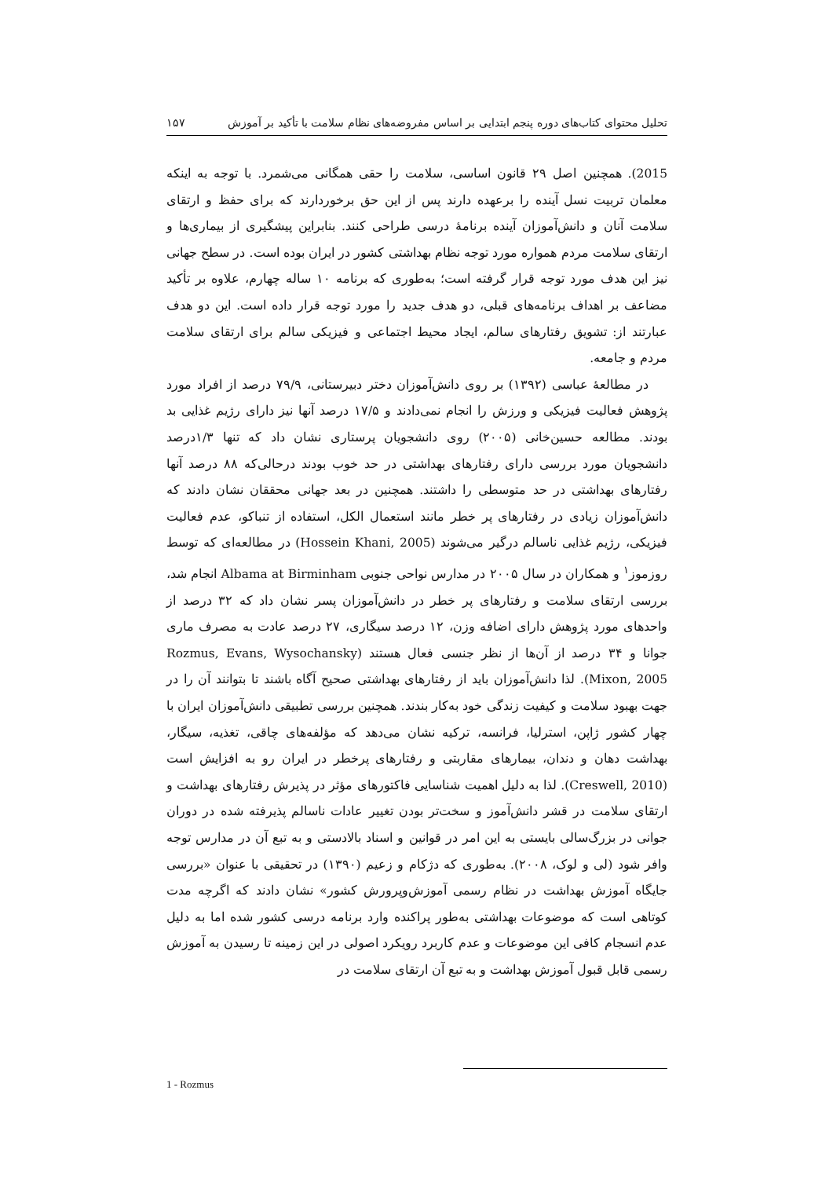تحلیل محتوای کتاب‌های دوره پنجم ابتدایی بر اساس مفروضه‌های نظام سلامت با تأکید بر آموزش ۱۵۷
2015). همچنین اصل ۲۹ قانون اساسی، سلامت را حقی همگانی می‌شمرد. با توجه به اینکه معلمان تربیت نسل آینده را برعهده دارند پس از این حق برخوردارند که برای حفظ و ارتقای سلامت آنان و دانش‌آموزان آینده برنامهٔ درسی طراحی کنند. بنابراین پیشگیری از بیماری‌ها و ارتقای سلامت مردم همواره مورد توجه نظام بهداشتی کشور در ایران بوده است. در سطح جهانی نیز این هدف مورد توجه قرار گرفته است؛ به‌طوری که برنامه ۱۰ ساله چهارم، علاوه بر تأکید مضاعف بر اهداف برنامه‌های قبلی، دو هدف جدید را مورد توجه قرار داده است. این دو هدف عبارتند از: تشویق رفتارهای سالم، ایجاد محیط اجتماعی و فیزیکی سالم برای ارتقای سلامت مردم و جامعه.
در مطالعهٔ عباسی (۱۳۹۲) بر روی دانش‌آموزان دختر دبیرستانی، ۷۹/۹ درصد از افراد مورد پژوهش فعالیت فیزیکی و ورزش را انجام نمی‌دادند و ۱۷/۵ درصد آنها نیز دارای رژیم غذایی بد بودند. مطالعه حسین‌خانی (۲۰۰۵) روی دانشجویان پرستاری نشان داد که تنها ۱/۳درصد دانشجویان مورد بررسی دارای رفتارهای بهداشتی در حد خوب بودند درحالی‌که ۸۸ درصد آنها رفتارهای بهداشتی در حد متوسطی را داشتند. همچنین در بعد جهانی محققان نشان دادند که دانش‌آموزان زیادی در رفتارهای پر خطر مانند استعمال الکل، استفاده از تنباکو، عدم فعالیت فیزیکی، رژیم غذایی ناسالم درگیر می‌شوند (Hossein Khani, 2005) در مطالعه‌ای که توسط روزموز<sup>۱</sup> و همکاران در سال ۲۰۰۵ در مدارس نواحی جنوبی Albama at Birminham انجام شد، بررسی ارتقای سلامت و رفتارهای پر خطر در دانش‌آموزان پسر نشان داد که ۳۲ درصد از واحدهای مورد پژوهش دارای اضافه وزن، ۱۲ درصد سیگاری، ۲۷ درصد عادت به مصرف ماری جوانا و ۳۴ درصد از آن‌ها از نظر جنسی فعال هستند (Rozmus, Evans, Wysochansky Mixon, 2005). لذا دانش‌آموزان باید از رفتارهای بهداشتی صحیح آگاه باشند تا بتوانند آن را در جهت بهبود سلامت و کیفیت زندگی خود به‌کار بندند. همچنین بررسی تطبیقی دانش‌آموزان ایران با چهار کشور ژاپن، استرلیا، فرانسه، ترکیه نشان می‌دهد که مؤلفه‌های چاقی، تغذیه، سیگار، بهداشت دهان و دندان، بیمارهای مقاربتی و رفتارهای پرخطر در ایران رو به افزایش است (Creswell, 2010). لذا به دلیل اهمیت شناسایی فاکتورهای مؤثر در پذیرش رفتارهای بهداشت و ارتقای سلامت در قشر دانش‌آموز و سخت‌تر بودن تغییر عادات ناسالم پذیرفته شده در دوران جوانی در بزرگ‌سالی بایستی به این امر در قوانین و اسناد بالادستی و به تبع آن در مدارس توجه وافر شود (لی و لوک، ۲۰۰۸). به‌طوری که دژکام و زعیم (۱۳۹۰) در تحقیقی با عنوان «بررسی جایگاه آموزش بهداشت در نظام رسمی آموزش‌وپرورش کشور» نشان دادند که اگرچه مدت کوتاهی است که موضوعات بهداشتی به‌طور پراکنده وارد برنامه درسی کشور شده اما به دلیل عدم انسجام کافی این موضوعات و عدم کاربرد رویکرد اصولی در این زمینه تا رسیدن به آموزش رسمی قابل قبول آموزش بهداشت و به تبع آن ارتقای سلامت در
1 - Rozmus